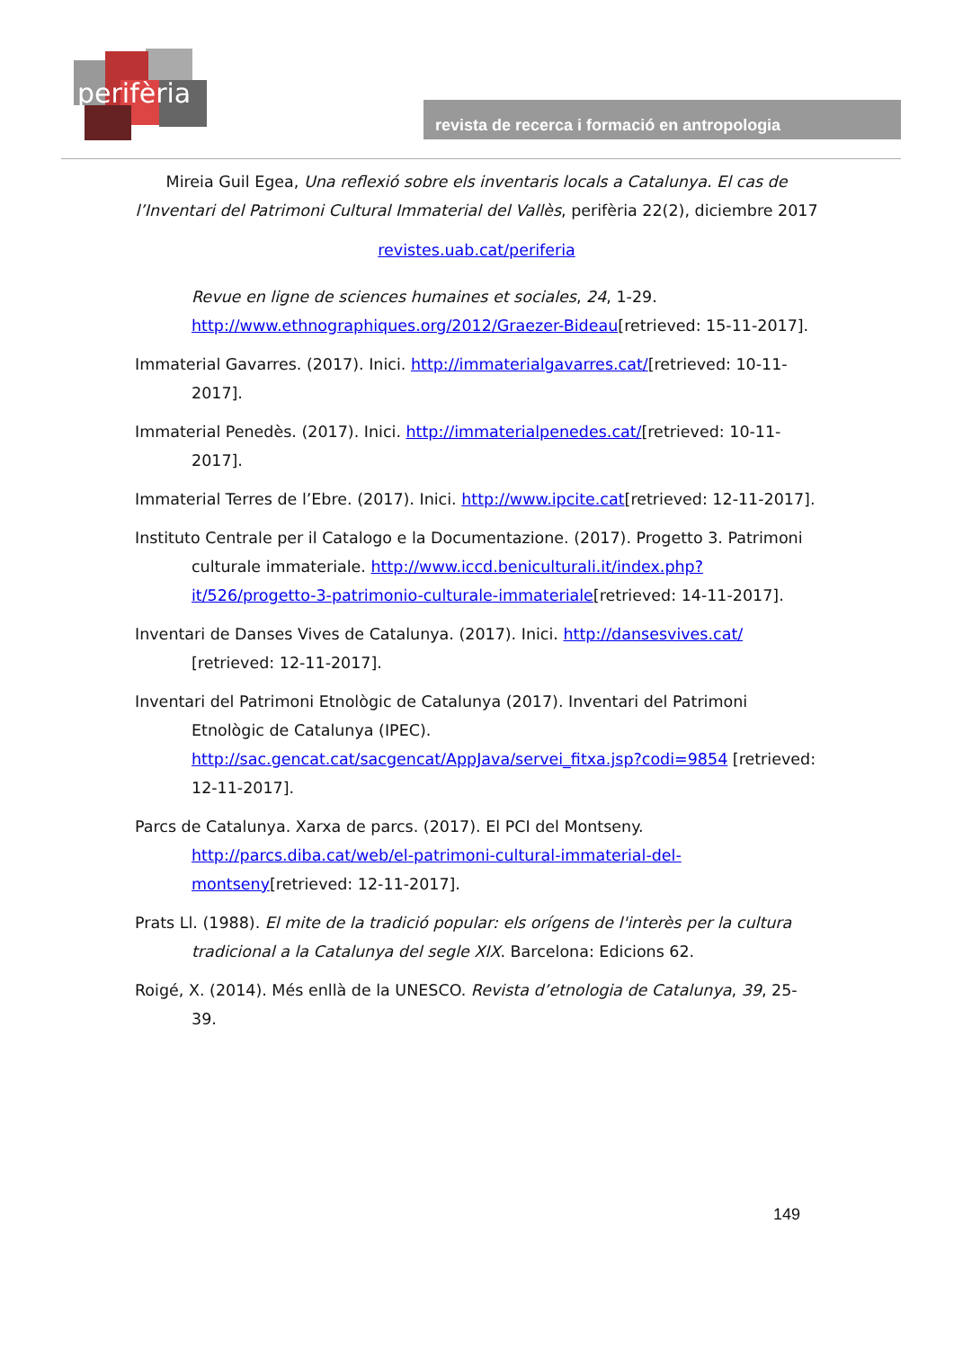perifèria
revista de recerca i formació en antropologia
Mireia Guil Egea, Una reflexió sobre els inventaris locals a Catalunya. El cas de l’Inventari del Patrimoni Cultural Immaterial del Vallès, perifèria 22(2), diciembre 2017
revistes.uab.cat/periferia
Revue en ligne de sciences humaines et sociales, 24, 1-29. http://www.ethnographiques.org/2012/Graezer-Bideau[retrieved: 15-11-2017].
Immaterial Gavarres. (2017). Inici. http://immaterialgavarres.cat/[retrieved: 10-11-2017].
Immaterial Penedès. (2017). Inici. http://immaterialpenedes.cat/[retrieved: 10-11-2017].
Immaterial Terres de l’Ebre. (2017). Inici. http://www.ipcite.cat[retrieved: 12-11-2017].
Instituto Centrale per il Catalogo e la Documentazione. (2017). Progetto 3. Patrimoni culturale immateriale. http://www.iccd.beniculturali.it/index.php?it/526/progetto-3-patrimonio-culturale-immateriale[retrieved: 14-11-2017].
Inventari de Danses Vives de Catalunya. (2017). Inici. http://dansesvives.cat/ [retrieved: 12-11-2017].
Inventari del Patrimoni Etnològic de Catalunya (2017). Inventari del Patrimoni Etnològic de Catalunya (IPEC). http://sac.gencat.cat/sacgencat/AppJava/servei_fitxa.jsp?codi=9854 [retrieved: 12-11-2017].
Parcs de Catalunya. Xarxa de parcs. (2017). El PCI del Montseny. http://parcs.diba.cat/web/el-patrimoni-cultural-immaterial-del-montseny[retrieved: 12-11-2017].
Prats Ll. (1988). El mite de la tradició popular: els orígens de l'interès per la cultura tradicional a la Catalunya del segle XIX. Barcelona: Edicions 62.
Roigé, X. (2014). Més enllà de la UNESCO. Revista d’etnologia de Catalunya, 39, 25-39.
149